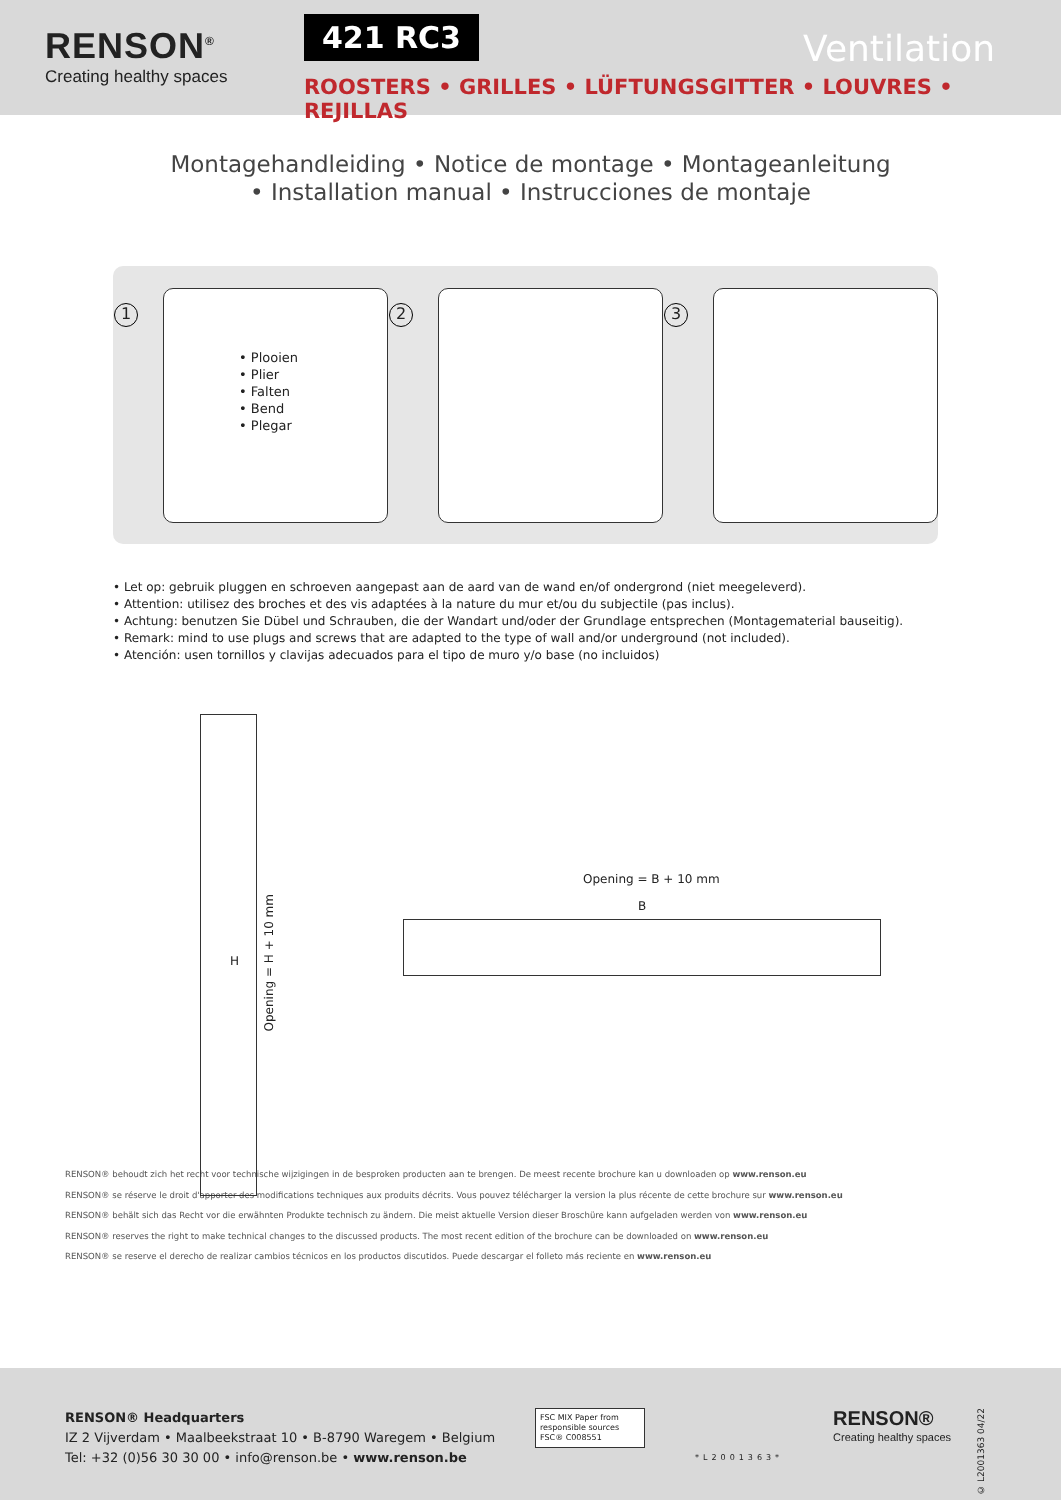RENSON<sup>®</sup>
Creating healthy spaces
421 RC3
ROOSTERS • GRILLES • LÜFTUNGSGITTER • LOUVRES • REJILLAS
Ventilation
Montagehandleiding • Notice de montage • Montageanleitung
• Installation manual • Instrucciones de montaje
1
• Plooien
• Plier
• Falten
• Bend
• Plegar
2
3
• Let op: gebruik pluggen en schroeven aangepast aan de aard van de wand en/of ondergrond (niet meegeleverd).
• Attention: utilisez des broches et des vis adaptées à la nature du mur et/ou du subjectile (pas inclus).
• Achtung: benutzen Sie Dübel und Schrauben, die der Wandart und/oder der Grundlage entsprechen (Montagematerial bauseitig).
• Remark: mind to use plugs and screws that are adapted to the type of wall and/or underground (not included).
• Atención: usen tornillos y clavijas adecuados para el tipo de muro y/o base (no incluidos)
H
Opening = H + 10 mm
Opening = B + 10 mm
B
RENSON® behoudt zich het recht voor technische wijzigingen in de besproken producten aan te brengen. De meest recente brochure kan u downloaden op www.renson.eu
RENSON® se réserve le droit d'apporter des modifications techniques aux produits décrits. Vous pouvez télécharger la version la plus récente de cette brochure sur www.renson.eu
RENSON® behält sich das Recht vor die erwähnten Produkte technisch zu ändern. Die meist aktuelle Version dieser Broschüre kann aufgeladen werden von www.renson.eu
RENSON® reserves the right to make technical changes to the discussed products. The most recent edition of the brochure can be downloaded on www.renson.eu
RENSON® se reserve el derecho de realizar cambios técnicos en los productos discutidos. Puede descargar el folleto más reciente en www.renson.eu
RENSON® Headquarters
IZ 2 Vijverdam • Maalbeekstraat 10 • B-8790 Waregem • Belgium
Tel: +32 (0)56 30 30 00 • info@renson.be • www.renson.be
FSC MIX Paper from responsible sources FSC® C008551
*L2001363*
RENSON®
Creating healthy spaces
© L2001363 04/22